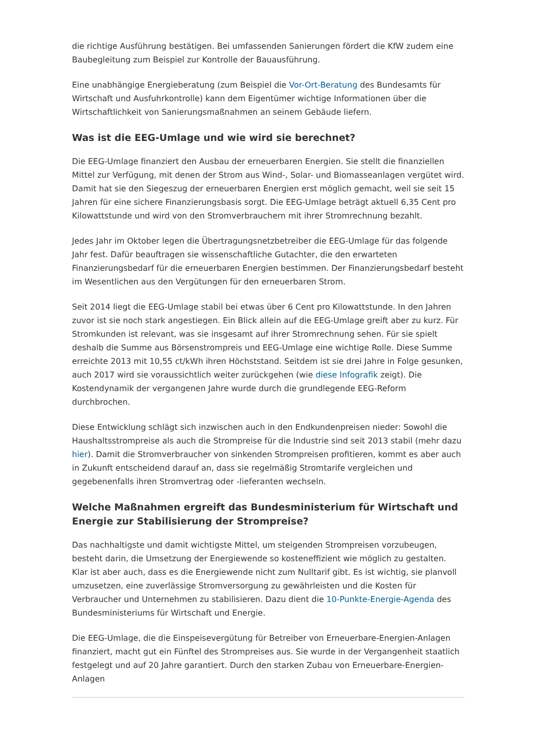die richtige Ausführung bestätigen. Bei umfassenden Sanierungen fördert die KfW zudem eine Baubegleitung zum Beispiel zur Kontrolle der Bauausführung.
Eine unabhängige Energieberatung (zum Beispiel die Vor-Ort-Beratung des Bundesamts für Wirtschaft und Ausfuhrkontrolle) kann dem Eigentümer wichtige Informationen über die Wirtschaftlichkeit von Sanierungsmaßnahmen an seinem Gebäude liefern.
Was ist die EEG-Umlage und wie wird sie berechnet?
Die EEG-Umlage finanziert den Ausbau der erneuerbaren Energien. Sie stellt die finanziellen Mittel zur Verfügung, mit denen der Strom aus Wind-, Solar- und Biomasseanlagen vergütet wird. Damit hat sie den Siegeszug der erneuerbaren Energien erst möglich gemacht, weil sie seit 15 Jahren für eine sichere Finanzierungsbasis sorgt. Die EEG-Umlage beträgt aktuell 6,35 Cent pro Kilowattstunde und wird von den Stromverbrauchern mit ihrer Stromrechnung bezahlt.
Jedes Jahr im Oktober legen die Übertragungsnetzbetreiber die EEG-Umlage für das folgende Jahr fest. Dafür beauftragen sie wissenschaftliche Gutachter, die den erwarteten Finanzierungsbedarf für die erneuerbaren Energien bestimmen. Der Finanzierungsbedarf besteht im Wesentlichen aus den Vergütungen für den erneuerbaren Strom.
Seit 2014 liegt die EEG-Umlage stabil bei etwas über 6 Cent pro Kilowattstunde. In den Jahren zuvor ist sie noch stark angestiegen. Ein Blick allein auf die EEG-Umlage greift aber zu kurz. Für Stromkunden ist relevant, was sie insgesamt auf ihrer Stromrechnung sehen. Für sie spielt deshalb die Summe aus Börsenstrompreis und EEG-Umlage eine wichtige Rolle. Diese Summe erreichte 2013 mit 10,55 ct/kWh ihren Höchststand. Seitdem ist sie drei Jahre in Folge gesunken, auch 2017 wird sie voraussichtlich weiter zurückgehen (wie diese Infografik zeigt). Die Kostendynamik der vergangenen Jahre wurde durch die grundlegende EEG-Reform durchbrochen.
Diese Entwicklung schlägt sich inzwischen auch in den Endkundenpreisen nieder: Sowohl die Haushaltsstrompreise als auch die Strompreise für die Industrie sind seit 2013 stabil (mehr dazu hier). Damit die Stromverbraucher von sinkenden Strompreisen profitieren, kommt es aber auch in Zukunft entscheidend darauf an, dass sie regelmäßig Stromtarife vergleichen und gegebenenfalls ihren Stromvertrag oder -lieferanten wechseln.
Welche Maßnahmen ergreift das Bundesministerium für Wirtschaft und Energie zur Stabilisierung der Strompreise?
Das nachhaltigste und damit wichtigste Mittel, um steigenden Strompreisen vorzubeugen, besteht darin, die Umsetzung der Energiewende so kosteneffizient wie möglich zu gestalten. Klar ist aber auch, dass es die Energiewende nicht zum Nulltarif gibt. Es ist wichtig, sie planvoll umzusetzen, eine zuverlässige Stromversorgung zu gewährleisten und die Kosten für Verbraucher und Unternehmen zu stabilisieren. Dazu dient die 10-Punkte-Energie-Agenda des Bundesministeriums für Wirtschaft und Energie.
Die EEG-Umlage, die die Einspeisevergütung für Betreiber von Erneuerbare-Energien-Anlagen finanziert, macht gut ein Fünftel des Strompreises aus. Sie wurde in der Vergangenheit staatlich festgelegt und auf 20 Jahre garantiert. Durch den starken Zubau von Erneuerbare-Energien-Anlagen